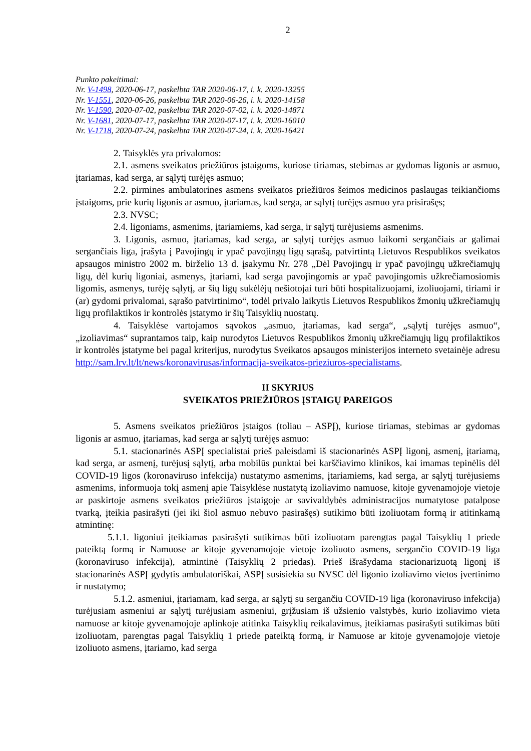2
Punkto pakeitimai:
Nr. V-1498, 2020-06-17, paskelbta TAR 2020-06-17, i. k. 2020-13255
Nr. V-1551, 2020-06-26, paskelbta TAR 2020-06-26, i. k. 2020-14158
Nr. V-1590, 2020-07-02, paskelbta TAR 2020-07-02, i. k. 2020-14871
Nr. V-1681, 2020-07-17, paskelbta TAR 2020-07-17, i. k. 2020-16010
Nr. V-1718, 2020-07-24, paskelbta TAR 2020-07-24, i. k. 2020-16421
2. Taisyklės yra privalomos:
2.1. asmens sveikatos priežiūros įstaigoms, kuriose tiriamas, stebimas ar gydomas ligonis ar asmuo, įtariamas, kad serga, ar sąlytį turėjęs asmuo;
2.2. pirmines ambulatorines asmens sveikatos priežiūros šeimos medicinos paslaugas teikiančioms įstaigoms, prie kurių ligonis ar asmuo, įtariamas, kad serga, ar sąlytį turėjęs asmuo yra prisirašęs;
2.3. NVSC;
2.4. ligoniams, asmenims, įtariamiems, kad serga, ir sąlytį turėjusiems asmenims.
3. Ligonis, asmuo, įtariamas, kad serga, ar sąlytį turėjęs asmuo laikomi sergančiais ar galimai sergančiais liga, įrašyta į Pavojingų ir ypač pavojingų ligų sąrašą, patvirtintą Lietuvos Respublikos sveikatos apsaugos ministro 2002 m. birželio 13 d. įsakymu Nr. 278 „Dėl Pavojingų ir ypač pavojingų užkrečiamųjų ligų, dėl kurių ligoniai, asmenys, įtariami, kad serga pavojingomis ar ypač pavojingomis užkrečiamosiomis ligomis, asmenys, turėję sąlytį, ar šių ligų sukėlėjų nešiotojai turi būti hospitalizuojami, izoliuojami, tiriami ir (ar) gydomi privalomai, sąrašo patvirtinimo“, todėl privalo laikytis Lietuvos Respublikos žmonių užkrečiamųjų ligų profilaktikos ir kontrolės įstatymo ir šių Taisyklių nuostatų.
4. Taisyklėse vartojamos sąvokos „asmuo, įtariamas, kad serga“, „sąlytį turėjęs asmuo“, „izoliavimas“ suprantamos taip, kaip nurodytos Lietuvos Respublikos žmonių užkrečiamųjų ligų profilaktikos ir kontrolės įstatyme bei pagal kriterijus, nurodytus Sveikatos apsaugos ministerijos interneto svetainėje adresu http://sam.lrv.lt/lt/news/koronavirusas/informacija-sveikatos-prieziuros-specialistams.
II SKYRIUS
SVEIKATOS PRIEŽIŪROS ĮSTAIGŲ PAREIGOS
5. Asmens sveikatos priežiūros įstaigos (toliau – ASPĮ), kuriose tiriamas, stebimas ar gydomas ligonis ar asmuo, įtariamas, kad serga ar sąlytį turėjęs asmuo:
5.1. stacionarinės ASPĮ specialistai prieš paleisdami iš stacionarinės ASPĮ ligonį, asmenį, įtariamą, kad serga, ar asmenį, turėjusį sąlytį, arba mobilūs punktai bei karščiavimo klinikos, kai imamas tepinėlis dėl COVID-19 ligos (koronaviruso infekcija) nustatymo asmenims, įtariamiems, kad serga, ar sąlytį turėjusiems asmenims, informuoja tokį asmenį apie Taisyklėse nustatytą izoliavimo namuose, kitoje gyvenamojoje vietoje ar paskirtoje asmens sveikatos priežiūros įstaigoje ar savivaldybės administracijos numatytose patalpose tvarką, įteikia pasirašyti (jei iki šiol asmuo nebuvo pasirašęs) sutikimo būti izoliuotam formą ir atitinkamą atmintinę:
5.1.1. ligoniui įteikiamas pasirašyti sutikimas būti izoliuotam parengtas pagal Taisyklių 1 priede pateiktą formą ir Namuose ar kitoje gyvenamojoje vietoje izoliuoto asmens, sergančio COVID-19 liga (koronaviruso infekcija), atmintinė (Taisyklių 2 priedas). Prieš išrašydama stacionarizuotą ligonį iš stacionarinės ASPĮ gydytis ambulatoriškai, ASPĮ susisiekia su NVSC dėl ligonio izoliavimo vietos įvertinimo ir nustatymo;
5.1.2. asmeniui, įtariamam, kad serga, ar sąlytį su sergančiu COVID-19 liga (koronaviruso infekcija) turėjusiam asmeniui ar sąlytį turėjusiam asmeniui, grįžusiam iš užsienio valstybės, kurio izoliavimo vieta namuose ar kitoje gyvenamojoje aplinkoje atitinka Taisyklių reikalavimus, įteikiamas pasirašyti sutikimas būti izoliuotam, parengtas pagal Taisyklių 1 priede pateiktą formą, ir Namuose ar kitoje gyvenamojoje vietoje izoliuoto asmens, įtariamo, kad serga